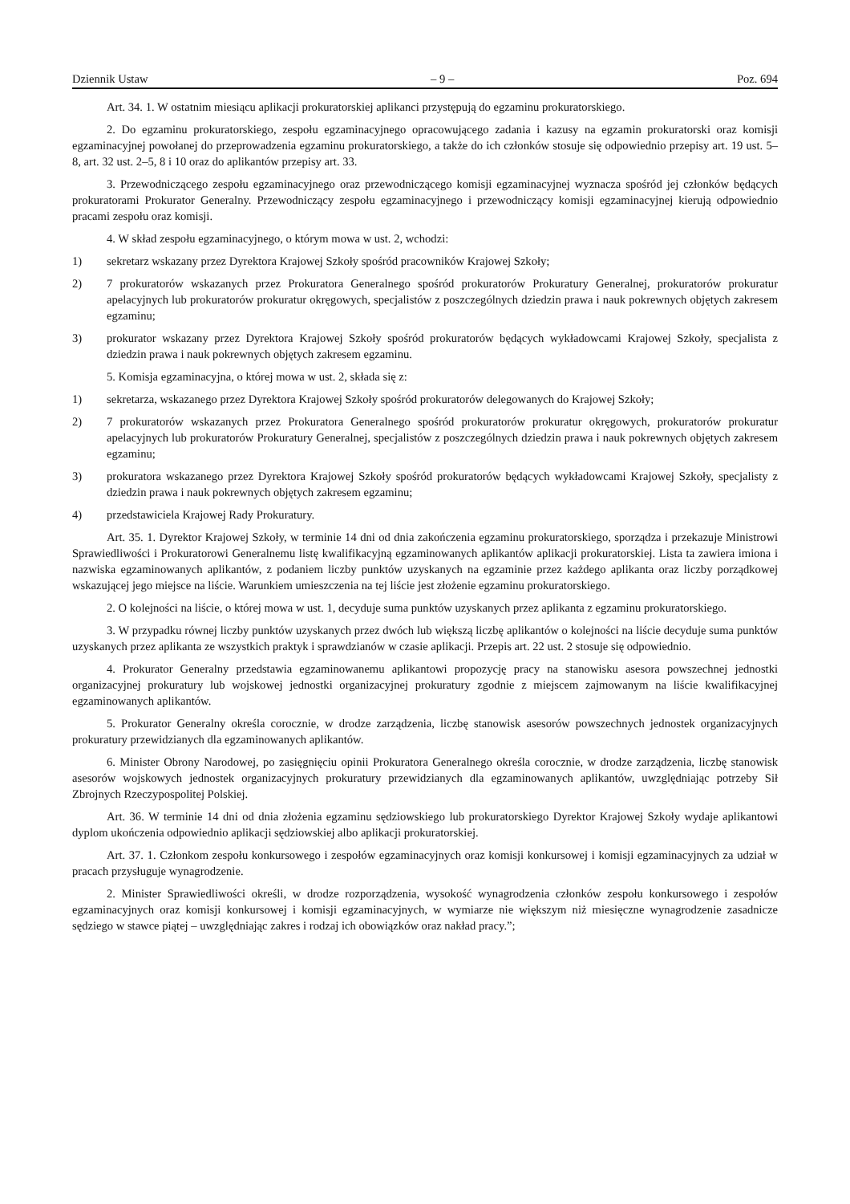Dziennik Ustaw – 9 – Poz. 694
Art. 34. 1. W ostatnim miesiącu aplikacji prokuratorskiej aplikanci przystępują do egzaminu prokuratorskiego.
2. Do egzaminu prokuratorskiego, zespołu egzaminacyjnego opracowującego zadania i kazusy na egzamin prokuratorski oraz komisji egzaminacyjnej powołanej do przeprowadzenia egzaminu prokuratorskiego, a także do ich członków stosuje się odpowiednio przepisy art. 19 ust. 5–8, art. 32 ust. 2–5, 8 i 10 oraz do aplikantów przepisy art. 33.
3. Przewodniczącego zespołu egzaminacyjnego oraz przewodniczącego komisji egzaminacyjnej wyznacza spośród jej członków będących prokuratorami Prokurator Generalny. Przewodniczący zespołu egzaminacyjnego i przewodniczący komisji egzaminacyjnej kierują odpowiednio pracami zespołu oraz komisji.
4. W skład zespołu egzaminacyjnego, o którym mowa w ust. 2, wchodzi:
1) sekretarz wskazany przez Dyrektora Krajowej Szkoły spośród pracowników Krajowej Szkoły;
2) 7 prokuratorów wskazanych przez Prokuratora Generalnego spośród prokuratorów Prokuratury Generalnej, prokuratorów prokuratur apelacyjnych lub prokuratorów prokuratur okręgowych, specjalistów z poszczególnych dziedzin prawa i nauk pokrewnych objętych zakresem egzaminu;
3) prokurator wskazany przez Dyrektora Krajowej Szkoły spośród prokuratorów będących wykładowcami Krajowej Szkoły, specjalista z dziedzin prawa i nauk pokrewnych objętych zakresem egzaminu.
5. Komisja egzaminacyjna, o której mowa w ust. 2, składa się z:
1) sekretarza, wskazanego przez Dyrektora Krajowej Szkoły spośród prokuratorów delegowanych do Krajowej Szkoły;
2) 7 prokuratorów wskazanych przez Prokuratora Generalnego spośród prokuratorów prokuratur okręgowych, prokuratorów prokuratur apelacyjnych lub prokuratorów Prokuratury Generalnej, specjalistów z poszczególnych dziedzin prawa i nauk pokrewnych objętych zakresem egzaminu;
3) prokuratora wskazanego przez Dyrektora Krajowej Szkoły spośród prokuratorów będących wykładowcami Krajowej Szkoły, specjalisty z dziedzin prawa i nauk pokrewnych objętych zakresem egzaminu;
4) przedstawiciela Krajowej Rady Prokuratury.
Art. 35. 1. Dyrektor Krajowej Szkoły, w terminie 14 dni od dnia zakończenia egzaminu prokuratorskiego, sporządza i przekazuje Ministrowi Sprawiedliwości i Prokuratorowi Generalnemu listę kwalifikacyjną egzaminowanych aplikantów aplikacji prokuratorskiej. Lista ta zawiera imiona i nazwiska egzaminowanych aplikantów, z podaniem liczby punktów uzyskanych na egzaminie przez każdego aplikanta oraz liczby porządkowej wskazującej jego miejsce na liście. Warunkiem umieszczenia na tej liście jest złożenie egzaminu prokuratorskiego.
2. O kolejności na liście, o której mowa w ust. 1, decyduje suma punktów uzyskanych przez aplikanta z egzaminu prokuratorskiego.
3. W przypadku równej liczby punktów uzyskanych przez dwóch lub większą liczbę aplikantów o kolejności na liście decyduje suma punktów uzyskanych przez aplikanta ze wszystkich praktyk i sprawdzianów w czasie aplikacji. Przepis art. 22 ust. 2 stosuje się odpowiednio.
4. Prokurator Generalny przedstawia egzaminowanemu aplikantowi propozycję pracy na stanowisku asesora powszechnej jednostki organizacyjnej prokuratury lub wojskowej jednostki organizacyjnej prokuratury zgodnie z miejscem zajmowanym na liście kwalifikacyjnej egzaminowanych aplikantów.
5. Prokurator Generalny określa corocznie, w drodze zarządzenia, liczbę stanowisk asesorów powszechnych jednostek organizacyjnych prokuratury przewidzianych dla egzaminowanych aplikantów.
6. Minister Obrony Narodowej, po zasięgnięciu opinii Prokuratora Generalnego określa corocznie, w drodze zarządzenia, liczbę stanowisk asesorów wojskowych jednostek organizacyjnych prokuratury przewidzianych dla egzaminowanych aplikantów, uwzględniając potrzeby Sił Zbrojnych Rzeczypospolitej Polskiej.
Art. 36. W terminie 14 dni od dnia złożenia egzaminu sędziowskiego lub prokuratorskiego Dyrektor Krajowej Szkoły wydaje aplikantowi dyplom ukończenia odpowiednio aplikacji sędziowskiej albo aplikacji prokuratorskiej.
Art. 37. 1. Członkom zespołu konkursowego i zespołów egzaminacyjnych oraz komisji konkursowej i komisji egzaminacyjnych za udział w pracach przysługuje wynagrodzenie.
2. Minister Sprawiedliwości określi, w drodze rozporządzenia, wysokość wynagrodzenia członków zespołu konkursowego i zespołów egzaminacyjnych oraz komisji konkursowej i komisji egzaminacyjnych, w wymiarze nie większym niż miesięczne wynagrodzenie zasadnicze sędziego w stawce piątej – uwzględniając zakres i rodzaj ich obowiązków oraz nakład pracy.”;